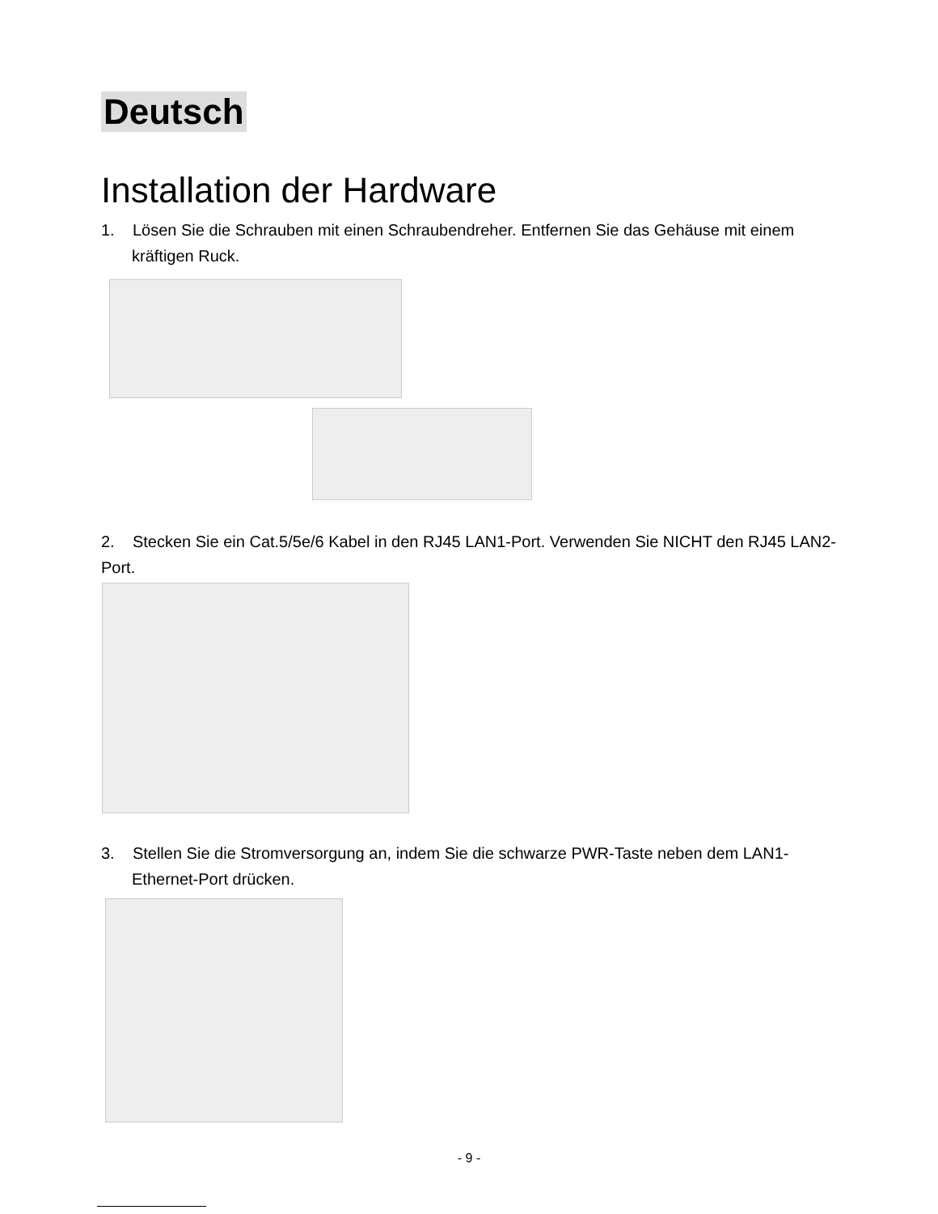Deutsch
Installation der Hardware
1. Lösen Sie die Schrauben mit einen Schraubendreher. Entfernen Sie das Gehäuse mit einem kräftigen Ruck.
2. Stecken Sie ein Cat.5/5e/6 Kabel in den RJ45 LAN1-Port. Verwenden Sie NICHT den RJ45 LAN2-Port.
3. Stellen Sie die Stromversorgung an, indem Sie die schwarze PWR-Taste neben dem LAN1-Ethernet-Port drücken.
- 9 -